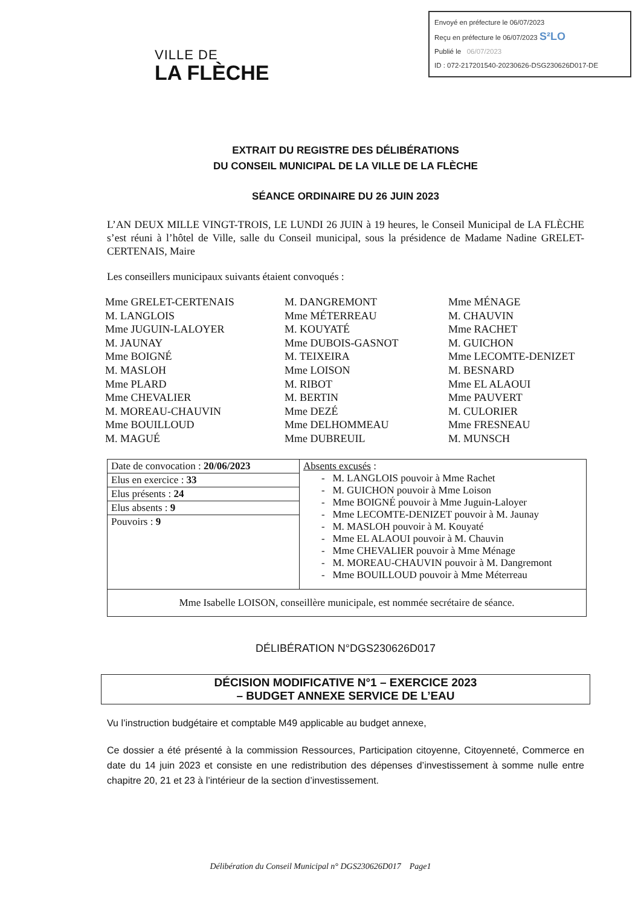Envoyé en préfecture le 06/07/2023
Reçu en préfecture le 06/07/2023 S²LO
Publié le 06/07/2023
ID : 072-217201540-20230626-DSG230626D017-DE
VILLE DE
LA FLÈCHE
EXTRAIT DU REGISTRE DES DÉLIBÉRATIONS
DU CONSEIL MUNICIPAL DE LA VILLE DE LA FLÈCHE
SÉANCE ORDINAIRE DU 26 JUIN 2023
L’AN DEUX MILLE VINGT-TROIS, LE LUNDI 26 JUIN à 19 heures, le Conseil Municipal de LA FLÈCHE s’est réuni à l’hôtel de Ville, salle du Conseil municipal, sous la présidence de Madame Nadine GRELET-CERTENAIS, Maire
Les conseillers municipaux suivants étaient convoqués :
Mme GRELET-CERTENAIS
M. LANGLOIS
Mme JUGUIN-LALOYER
M. JAUNAY
Mme BOIGNÉ
M. MASLOH
Mme PLARD
Mme CHEVALIER
M. MOREAU-CHAUVIN
Mme BOUILLOUD
M. MAGUÉ
M. DANGREMONT
Mme MÉTERREAU
M. KOUYATÉ
Mme DUBOIS-GASNOT
M. TEIXEIRA
Mme LOISON
M. RIBOT
M. BERTIN
Mme DEZÉ
Mme DELHOMMEAU
Mme DUBREUIL
Mme MÉNAGE
M. CHAUVIN
Mme RACHET
M. GUICHON
Mme LECOMTE-DENIZET
M. BESNARD
Mme EL ALAOUI
Mme PAUVERT
M. CULORIER
Mme FRESNEAU
M. MUNSCH
| Date de convocation : 20/06/2023 | Absents excusés : - M. LANGLOIS pouvoir à Mme Rachet - M. GUICHON pouvoir à Mme Loison - Mme BOIGNÉ pouvoir à Mme Juguin-Laloyer - Mme LECOMTE-DENIZET pouvoir à M. Jaunay - M. MASLOH pouvoir à M. Kouyaté - Mme EL ALAOUI pouvoir à M. Chauvin - Mme CHEVALIER pouvoir à Mme Ménage - M. MOREAU-CHAUVIN pouvoir à M. Dangremont - Mme BOUILLOUD pouvoir à Mme Méterreau |
| Elus en exercice : 33 | |
| Elus présents : 24 | |
| Elus absents : 9 | |
| Pouvoirs : 9 | |
| Mme Isabelle LOISON, conseillère municipale, est nommée secrétaire de séance. | |
DÉLIBÉRATION N°DGS230626D017
DÉCISION MODIFICATIVE N°1 – EXERCICE 2023
– BUDGET ANNEXE SERVICE DE L’EAU
Vu l’instruction budgétaire et comptable M49 applicable au budget annexe,
Ce dossier a été présenté à la commission Ressources, Participation citoyenne, Citoyenneté, Commerce en date du 14 juin 2023 et consiste en une redistribution des dépenses d’investissement à somme nulle entre chapitre 20, 21 et 23 à l’intérieur de la section d’investissement.
Délibération du Conseil Municipal n° DGS230626D017 Page1